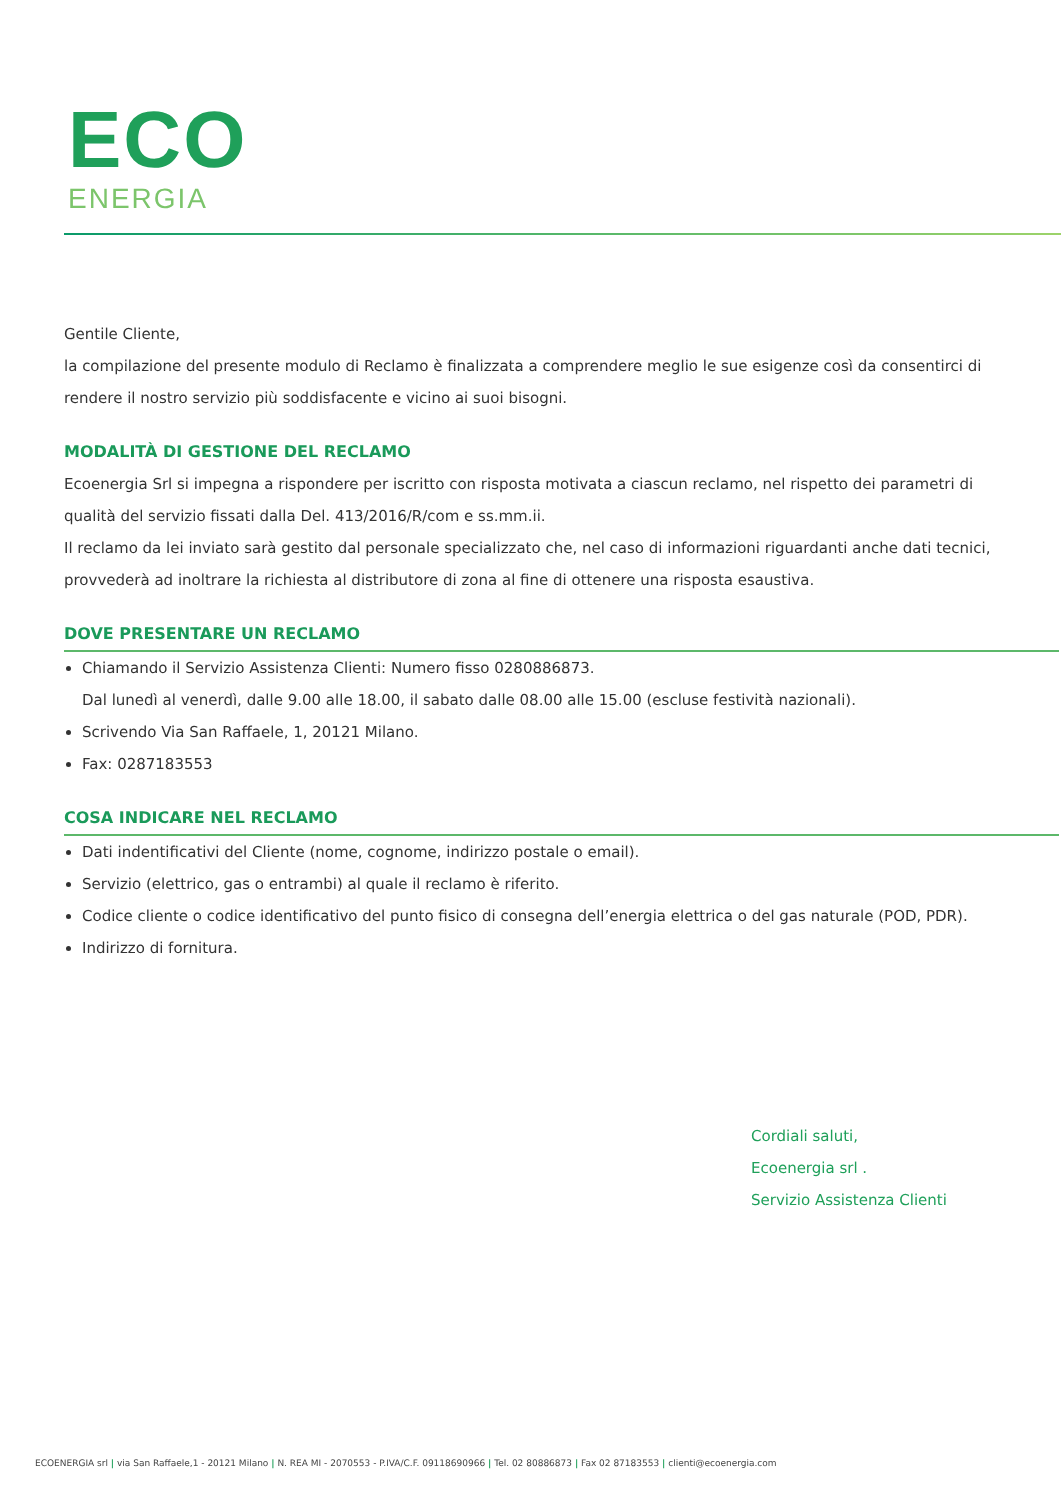ECO
ENERGIA
Gentile Cliente,
la compilazione del presente modulo di Reclamo è finalizzata a comprendere meglio le sue esigenze così da consentirci di rendere il nostro servizio più soddisfacente e vicino ai suoi bisogni.
MODALITÀ DI GESTIONE DEL RECLAMO
Ecoenergia Srl si impegna a rispondere per iscritto con risposta motivata a ciascun reclamo, nel rispetto dei parametri di qualità del servizio fissati dalla Del. 413/2016/R/com e ss.mm.ii.
Il reclamo da lei inviato sarà gestito dal personale specializzato che, nel caso di informazioni riguardanti anche dati tecnici, provvederà ad inoltrare la richiesta al distributore di zona al fine di ottenere una risposta esaustiva.
DOVE PRESENTARE UN RECLAMO
Chiamando il Servizio Assistenza Clienti: Numero fisso 0280886873.
Dal lunedì al venerdì, dalle 9.00 alle 18.00, il sabato dalle 08.00 alle 15.00 (escluse festività nazionali).
Scrivendo Via San Raffaele, 1, 20121 Milano.
Fax: 0287183553
COSA INDICARE NEL RECLAMO
Dati indentificativi del Cliente (nome, cognome, indirizzo postale o email).
Servizio (elettrico, gas o entrambi) al quale il reclamo è riferito.
Codice cliente o codice identificativo del punto fisico di consegna dell’energia elettrica o del gas naturale (POD, PDR).
Indirizzo di fornitura.
Cordiali saluti,
Ecoenergia srl .
Servizio Assistenza Clienti
ECOENERGIA srl | via San Raffaele,1 - 20121 Milano | N. REA MI - 2070553 - P.IVA/C.F. 09118690966 | Tel. 02 80886873 | Fax 02 87183553 | clienti@ecoenergia.com